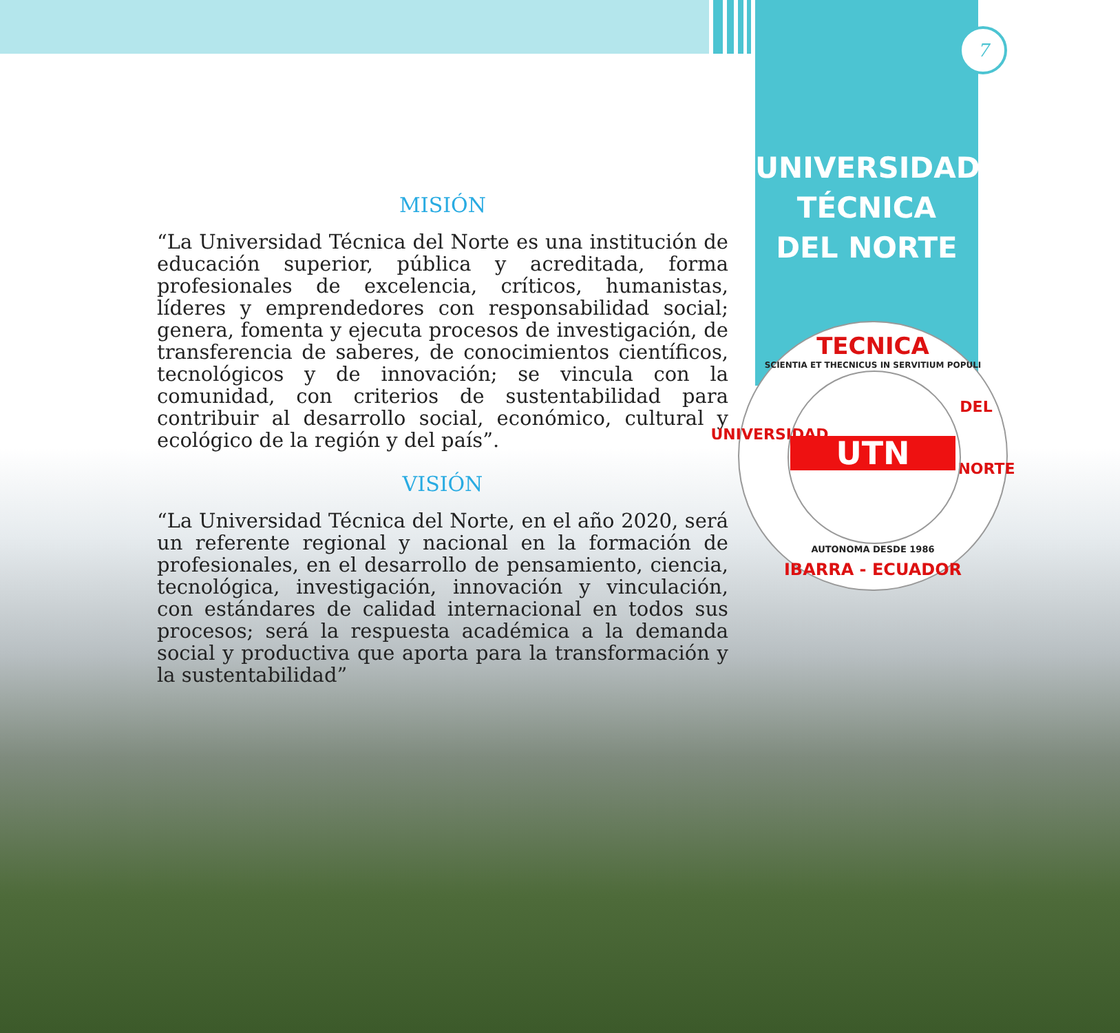7
UNIVERSIDAD
TÉCNICA
DEL NORTE
MISIÓN
“La Universidad Técnica del Norte es una institución de educación superior, pública y acreditada, forma profesionales de excelencia, críticos, humanistas, líderes y emprendedores con responsabilidad social; genera, fomenta y ejecuta procesos de investigación, de transferencia de saberes, de conocimientos científicos, tecnológicos y de innovación; se vincula con la comunidad, con criterios de sustentabilidad para contribuir al desarrollo social, económico, cultural y ecológico de la región y del país”.
VISIÓN
“La Universidad Técnica del Norte, en el año 2020, será un referente regional y nacional en la formación de profesionales, en el desarrollo de pensamiento, ciencia, tecnológica, investigación, innovación y vinculación, con estándares de calidad internacional en todos sus procesos; será la respuesta académica a la demanda social y productiva que aporta para la transformación y la sustentabilidad”
TECNICA
SCIENTIA ET THECNICUS IN SERVITIUM POPULI
UNIVERSIDAD
DEL
NORTE
UTN
AUTONOMA DESDE 1986
IBARRA - ECUADOR